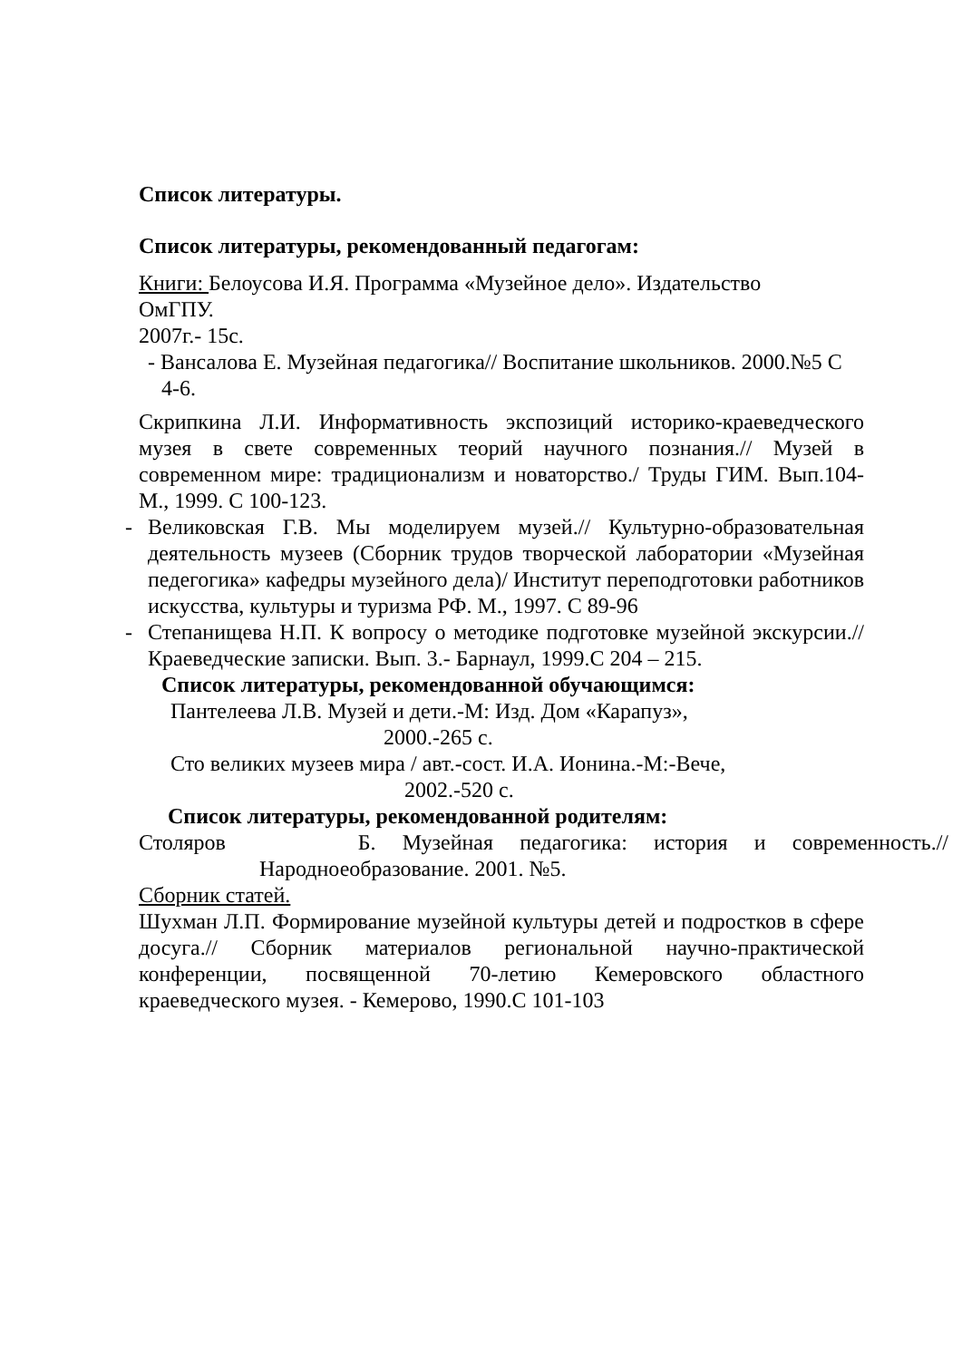Список литературы.
Список литературы, рекомендованный педагогам:
Книги: Белоусова И.Я. Программа «Музейное дело». Издательство ОмГПУ.
2007г.- 15с.
- Вансалова Е. Музейная педагогика// Воспитание школьников. 2000.№5 С 4-6.
Скрипкина Л.И. Информативность экспозиций историко-краеведческого музея в свете современных теорий научного познания.// Музей в современном мире: традиционализм и новаторство./ Труды ГИМ. Вып.104- М., 1999. С 100-123.
- Великовская Г.В. Мы моделируем музей.// Культурно-образовательная деятельность музеев (Сборник трудов творческой лаборатории «Музейная педегогика» кафедры музейного дела)/ Институт переподготовки работников искусства, культуры и туризма РФ. М., 1997. С 89-96
- Степанищева Н.П. К вопросу о методике подготовке музейной экскурсии.// Краеведческие записки. Вып. 3.- Барнаул, 1999.С 204 – 215.
Список литературы, рекомендованной обучающимся:
Пантелеева Л.В. Музей и дети.-М: Изд. Дом «Карапуз»,
2000.-265 с.
Сто великих музеев мира / авт.-сост. И.А. Ионина.-М:-Вече,
2002.-520 с.
Список литературы, рекомендованной родителям:
Столяров Б. Музейная педагогика: история и современность.// Народноеобразование. 2001. №5.
Сборник статей.
Шухман Л.П. Формирование музейной культуры детей и подростков в сфере досуга.// Сборник материалов региональной научно-практической конференции, посвященной 70-летию Кемеровского областного краеведческого музея. - Кемерово, 1990.С 101-103